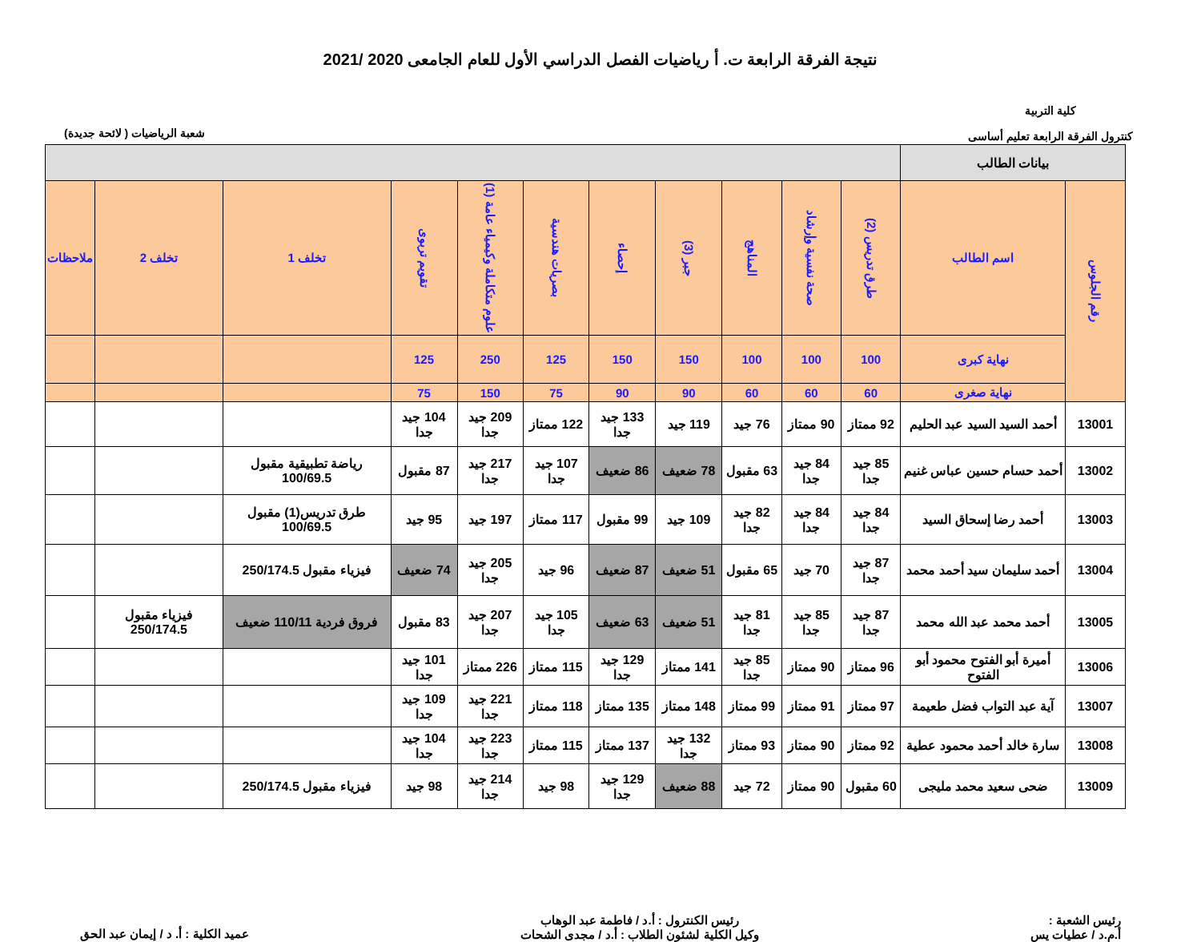نتيجة الفرقة الرابعة ت. أ رياضيات الفصل الدراسي الأول للعام الجامعى 2020 /2021
كلية التربية
كنترول الفرقة الرابعة تعليم أساسى
شعبة الرياضيات ( لائحة جديدة)
| بيانات الطالب | | | | | | | | | | | | |
| --- | --- | --- | --- | --- | --- | --- | --- | --- | --- | --- | --- | --- |
| رقم الجلوس | اسم الطالب | طرق تدريس (2) | صحة نفسية وإرشاد | المناهج | جبر (3) | إحصاء | بصريات هندسية | علوم متكاملة وكيمياء عامة (1) | تقويم تربوى | تخلف 1 | تخلف 2 | ملاحظات |
| | نهاية كبرى | 100 | 100 | 100 | 150 | 150 | 125 | 250 | 125 | | | |
| | نهاية صغرى | 60 | 60 | 60 | 90 | 90 | 75 | 150 | 75 | | | |
| 13001 | أحمد السيد السيد عبد الحليم | 92 ممتاز | 90 ممتاز | 76 جيد | 119 جيد | 133 جيد جدا | 122 ممتاز | 209 جيد جدا | 104 جيد جدا | | | |
| 13002 | أحمد حسام حسين عباس غنيم | 85 جيد جدا | 84 جيد جدا | 63 مقبول | 78 ضعيف | 86 ضعيف | 107 جيد جدا | 217 جيد جدا | 87 مقبول | رياضة تطبيقية مقبول 100/69.5 | | |
| 13003 | أحمد رضا إسحاق السيد | 84 جيد جدا | 84 جيد جدا | 82 جيد جدا | 109 جيد | 99 مقبول | 117 ممتاز | 197 جيد | 95 جيد | طرق تدريس(1) مقبول 100/69.5 | | |
| 13004 | أحمد سليمان سيد أحمد محمد | 87 جيد جدا | 70 جيد | 65 مقبول | 51 ضعيف | 87 ضعيف | 96 جيد | 205 جيد جدا | 74 ضعيف | فيزياء مقبول 250/174.5 | | |
| 13005 | أحمد محمد عبد الله محمد | 87 جيد جدا | 85 جيد جدا | 81 جيد جدا | 51 ضعيف | 63 ضعيف | 105 جيد جدا | 207 جيد جدا | 83 مقبول | فروق فردية 110/11 ضعيف | فيزياء مقبول 250/174.5 | |
| 13006 | أميرة أبو الفتوح محمود أبو الفتوح | 96 ممتاز | 90 ممتاز | 85 جيد جدا | 141 ممتاز | 129 جيد جدا | 115 ممتاز | 226 ممتاز | 101 جيد جدا | | | |
| 13007 | آية عبد التواب فضل طعيمة | 97 ممتاز | 91 ممتاز | 99 ممتاز | 148 ممتاز | 135 ممتاز | 118 ممتاز | 221 جيد جدا | 109 جيد جدا | | | |
| 13008 | سارة خالد أحمد محمود عطية | 92 ممتاز | 90 ممتاز | 93 ممتاز | 132 جيد جدا | 137 ممتاز | 115 ممتاز | 223 جيد جدا | 104 جيد جدا | | | |
| 13009 | ضحى سعيد محمد مليجى | 60 مقبول | 90 ممتاز | 72 جيد | 88 ضعيف | 129 جيد جدا | 98 جيد | 214 جيد جدا | 98 جيد | فيزياء مقبول 250/174.5 | | |
رئيس الشعبة :
أ.م.د / عطيات يس
رئيس الكنترول : أ.د / فاطمة عبد الوهاب
وكيل الكلية لشئون الطلاب : أ.د / مجدى الشحات
عميد الكلية : أ. د / إيمان عبد الحق